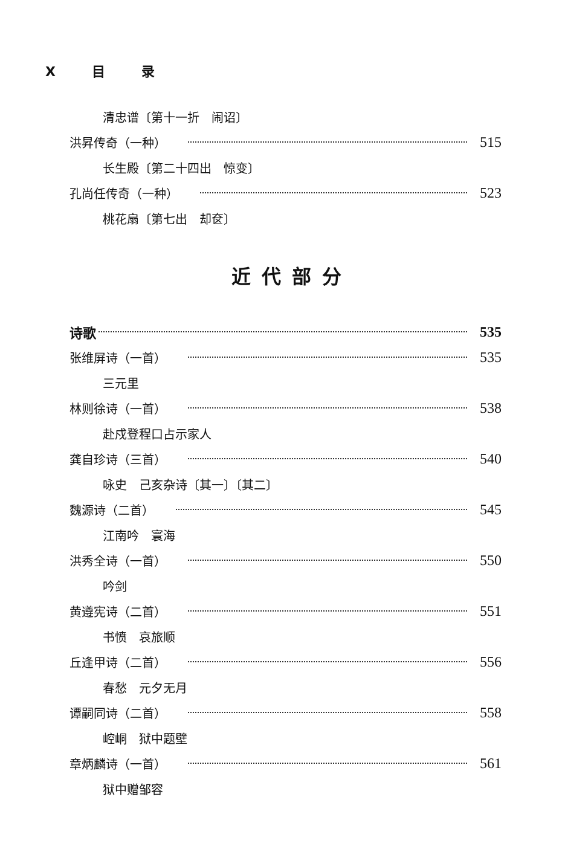X目 录
清忠谱〔第十一折　闹诏〕
洪昇传奇（一种） 515
长生殿〔第二十四出　惊变〕
孔尚任传奇（一种） 523
桃花扇〔第七出　却奁〕
近代部分
诗歌 535
张维屏诗（一首） 535
三元里
林则徐诗（一首） 538
赴戍登程口占示家人
龚自珍诗（三首） 540
咏史　己亥杂诗〔其一〕〔其二〕
魏源诗（二首） 545
江南吟　寰海
洪秀全诗（一首） 550
吟剑
黄遵宪诗（二首） 551
书愤　哀旅顺
丘逢甲诗（二首） 556
春愁　元夕无月
谭嗣同诗（二首） 558
崆峒　狱中题壁
章炳麟诗（一首） 561
狱中赠邹容